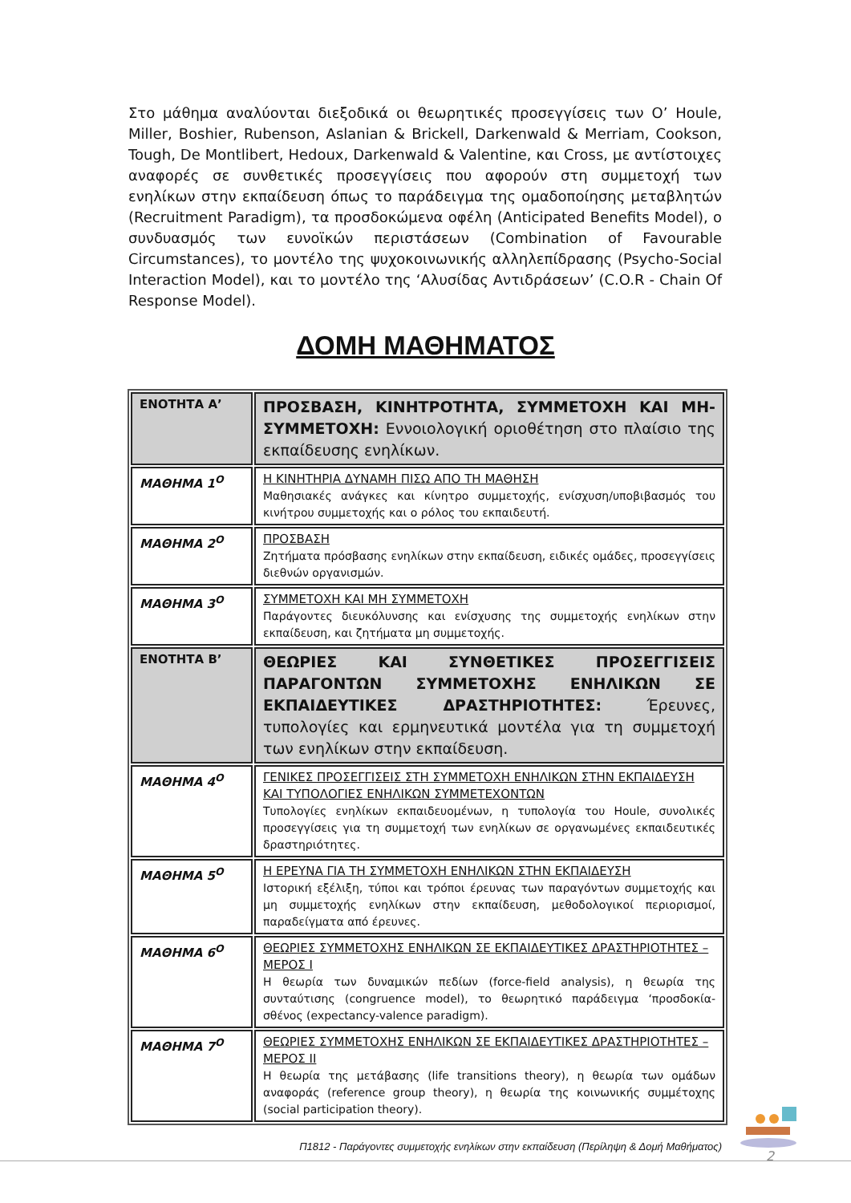Στο μάθημα αναλύονται διεξοδικά οι θεωρητικές προσεγγίσεις των O’ Houle, Miller, Boshier, Rubenson, Aslanian & Brickell, Darkenwald & Merriam, Cookson, Tough, De Montlibert, Hedoux, Darkenwald & Valentine, και Cross, με αντίστοιχες αναφορές σε συνθετικές προσεγγίσεις που αφορούν στη συμμετοχή των ενηλίκων στην εκπαίδευση όπως το παράδειγμα της ομαδοποίησης μεταβλητών (Recruitment Paradigm), τα προσδοκώμενα οφέλη (Anticipated Benefits Model), ο συνδυασμός των ευνοϊκών περιστάσεων (Combination of Favourable Circumstances), το μοντέλο της ψυχοκοινωνικής αλληλεπίδρασης (Psycho-Social Interaction Model), και το μοντέλο της ‘Αλυσίδας Αντιδράσεων’ (C.O.R - Chain Of Response Model).
ΔΟΜΗ ΜΑΘΗΜΑΤΟΣ
| ΕΝΟΤΗΤΑ Α’ | ΠΡΟΣΒΑΣΗ, ΚΙΝΗΤΡΟΤΗΤΑ, ΣΥΜΜΕΤΟΧΗ ΚΑΙ ΜΗ-ΣΥΜΜΕΤΟΧΗ: Εννοιολογική οριοθέτηση στο πλαίσιο της εκπαίδευσης ενηλίκων. |
| ΜΑΘΗΜΑ 1<sup>Ο</sup> | Η ΚΙΝΗΤΗΡΙΑ ΔΥΝΑΜΗ ΠΙΣΩ ΑΠΟ ΤΗ ΜΑΘΗΣΗ Μαθησιακές ανάγκες και κίνητρο συμμετοχής, ενίσχυση/υποβιβασμός του κινήτρου συμμετοχής και ο ρόλος του εκπαιδευτή. |
| ΜΑΘΗΜΑ 2<sup>Ο</sup> | ΠΡΟΣΒΑΣΗ Ζητήματα πρόσβασης ενηλίκων στην εκπαίδευση, ειδικές ομάδες, προσεγγίσεις διεθνών οργανισμών. |
| ΜΑΘΗΜΑ 3<sup>Ο</sup> | ΣΥΜΜΕΤΟΧΗ ΚΑΙ ΜΗ ΣΥΜΜΕΤΟΧΗ Παράγοντες διευκόλυνσης και ενίσχυσης της συμμετοχής ενηλίκων στην εκπαίδευση, και ζητήματα μη συμμετοχής. |
| ΕΝΟΤΗΤΑ Β’ | ΘΕΩΡΙΕΣ ΚΑΙ ΣΥΝΘΕΤΙΚΕΣ ΠΡΟΣΕΓΓΙΣΕΙΣ ΠΑΡΑΓΟΝΤΩΝ ΣΥΜΜΕΤΟΧΗΣ ΕΝΗΛΙΚΩΝ ΣΕ ΕΚΠΑΙΔΕΥΤΙΚΕΣ ΔΡΑΣΤΗΡΙΟΤΗΤΕΣ: Έρευνες, τυπολογίες και ερμηνευτικά μοντέλα για τη συμμετοχή των ενηλίκων στην εκπαίδευση. |
| ΜΑΘΗΜΑ 4<sup>Ο</sup> | ΓΕΝΙΚΕΣ ΠΡΟΣΕΓΓΙΣΕΙΣ ΣΤΗ ΣΥΜΜΕΤΟΧΗ ΕΝΗΛΙΚΩΝ ΣΤΗΝ ΕΚΠΑΙΔΕΥΣΗ ΚΑΙ ΤΥΠΟΛΟΓΙΕΣ ΕΝΗΛΙΚΩΝ ΣΥΜΜΕΤΕΧΟΝΤΩΝ Τυπολογίες ενηλίκων εκπαιδευομένων, η τυπολογία του Houle, συνολικές προσεγγίσεις για τη συμμετοχή των ενηλίκων σε οργανωμένες εκπαιδευτικές δραστηριότητες. |
| ΜΑΘΗΜΑ 5<sup>Ο</sup> | Η ΕΡΕΥΝΑ ΓΙΑ ΤΗ ΣΥΜΜΕΤΟΧΗ ΕΝΗΛΙΚΩΝ ΣΤΗΝ ΕΚΠΑΙΔΕΥΣΗ Ιστορική εξέλιξη, τύποι και τρόποι έρευνας των παραγόντων συμμετοχής και μη συμμετοχής ενηλίκων στην εκπαίδευση, μεθοδολογικοί περιορισμοί, παραδείγματα από έρευνες. |
| ΜΑΘΗΜΑ 6<sup>Ο</sup> | ΘΕΩΡΙΕΣ ΣΥΜΜΕΤΟΧΗΣ ΕΝΗΛΙΚΩΝ ΣΕ ΕΚΠΑΙΔΕΥΤΙΚΕΣ ΔΡΑΣΤΗΡΙΟΤΗΤΕΣ – ΜΕΡΟΣ Ι Η θεωρία των δυναμικών πεδίων (force-field analysis), η θεωρία της συνταύτισης (congruence model), το θεωρητικό παράδειγμα ‘προσδοκία-σθένος (expectancy-valence paradigm). |
| ΜΑΘΗΜΑ 7<sup>Ο</sup> | ΘΕΩΡΙΕΣ ΣΥΜΜΕΤΟΧΗΣ ΕΝΗΛΙΚΩΝ ΣΕ ΕΚΠΑΙΔΕΥΤΙΚΕΣ ΔΡΑΣΤΗΡΙΟΤΗΤΕΣ – ΜΕΡΟΣ ΙΙ Η θεωρία της μετάβασης (life transitions theory), η θεωρία των ομάδων αναφοράς (reference group theory), η θεωρία της κοινωνικής συμμέτοχης (social participation theory). |
Π1812 - Παράγοντες συμμετοχής ενηλίκων στην εκπαίδευση (Περίληψη & Δομή Μαθήματος)
2